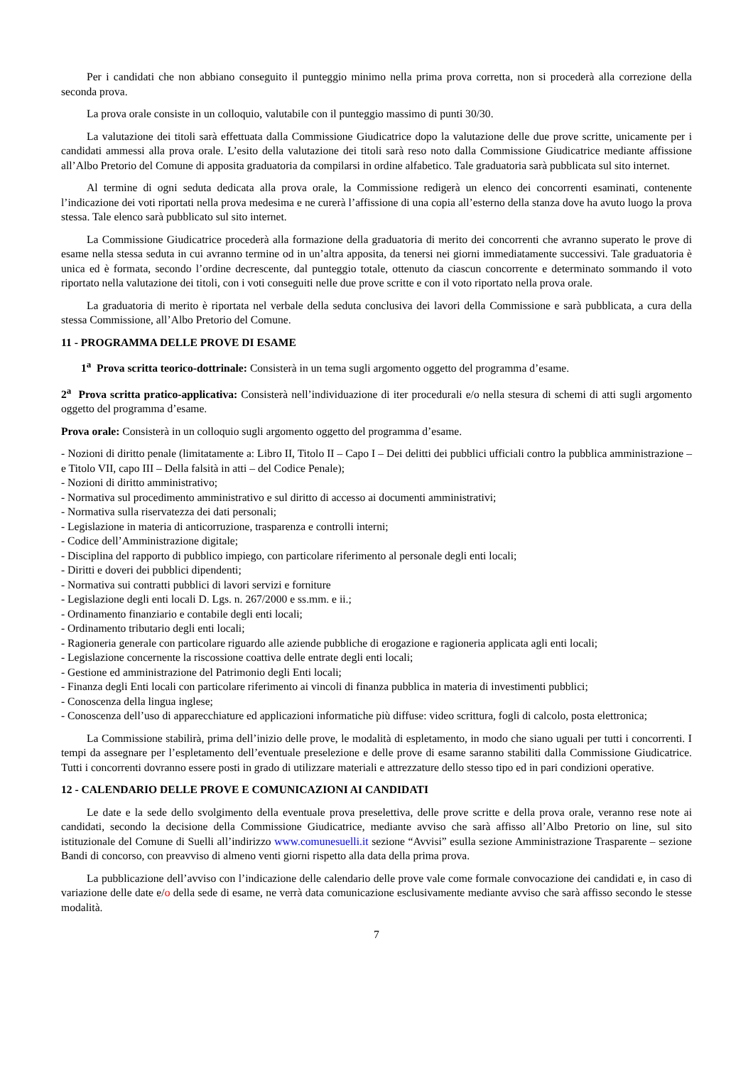Per i candidati che non abbiano conseguito il punteggio minimo nella prima prova corretta, non si procederà alla correzione della seconda prova.
La prova orale consiste in un colloquio, valutabile con il punteggio massimo di punti 30/30.
La valutazione dei titoli sarà effettuata dalla Commissione Giudicatrice dopo la valutazione delle due prove scritte, unicamente per i candidati ammessi alla prova orale. L’esito della valutazione dei titoli sarà reso noto dalla Commissione Giudicatrice mediante affissione all’Albo Pretorio del Comune di apposita graduatoria da compilarsi in ordine alfabetico. Tale graduatoria sarà pubblicata sul sito internet.
Al termine di ogni seduta dedicata alla prova orale, la Commissione redigerà un elenco dei concorrenti esaminati, contenente l’indicazione dei voti riportati nella prova medesima e ne curerà l’affissione di una copia all’esterno della stanza dove ha avuto luogo la prova stessa. Tale elenco sarà pubblicato sul sito internet.
La Commissione Giudicatrice procederà alla formazione della graduatoria di merito dei concorrenti che avranno superato le prove di esame nella stessa seduta in cui avranno termine od in un’altra apposita, da tenersi nei giorni immediatamente successivi. Tale graduatoria è unica ed è formata, secondo l’ordine decrescente, dal punteggio totale, ottenuto da ciascun concorrente e determinato sommando il voto riportato nella valutazione dei titoli, con i voti conseguiti nelle due prove scritte e con il voto riportato nella prova orale.
La graduatoria di merito è riportata nel verbale della seduta conclusiva dei lavori della Commissione e sarà pubblicata, a cura della stessa Commissione, all’Albo Pretorio del Comune.
11 - PROGRAMMA DELLE PROVE DI ESAME
1<sup>a</sup> Prova scritta teorico-dottrinale: Consisterà in un tema sugli argomento oggetto del programma d’esame.
2<sup>a</sup> Prova scritta pratico-applicativa: Consisterà nell’individuazione di iter procedurali e/o nella stesura di schemi di atti sugli argomento oggetto del programma d’esame.
Prova orale: Consisterà in un colloquio sugli argomento oggetto del programma d’esame.
- Nozioni di diritto penale (limitatamente a: Libro II, Titolo II – Capo I – Dei delitti dei pubblici ufficiali contro la pubblica amministrazione – e Titolo VII, capo III – Della falsità in atti – del Codice Penale);
- Nozioni di diritto amministrativo;
- Normativa sul procedimento amministrativo e sul diritto di accesso ai documenti amministrativi;
- Normativa sulla riservatezza dei dati personali;
- Legislazione in materia di anticorruzione, trasparenza e controlli interni;
- Codice dell’Amministrazione digitale;
- Disciplina del rapporto di pubblico impiego, con particolare riferimento al personale degli enti locali;
- Diritti e doveri dei pubblici dipendenti;
- Normativa sui contratti pubblici di lavori servizi e forniture
- Legislazione degli enti locali D. Lgs. n. 267/2000 e ss.mm. e ii.;
- Ordinamento finanziario e contabile degli enti locali;
- Ordinamento tributario degli enti locali;
- Ragioneria generale con particolare riguardo alle aziende pubbliche di erogazione e ragioneria applicata agli enti locali;
- Legislazione concernente la riscossione coattiva delle entrate degli enti locali;
- Gestione ed amministrazione del Patrimonio degli Enti locali;
- Finanza degli Enti locali con particolare riferimento ai vincoli di finanza pubblica in materia di investimenti pubblici;
- Conoscenza della lingua inglese;
- Conoscenza dell’uso di apparecchiature ed applicazioni informatiche più diffuse: video scrittura, fogli di calcolo, posta elettronica;
La Commissione stabilirà, prima dell’inizio delle prove, le modalità di espletamento, in modo che siano uguali per tutti i concorrenti. I tempi da assegnare per l’espletamento dell’eventuale preselezione e delle prove di esame saranno stabiliti dalla Commissione Giudicatrice. Tutti i concorrenti dovranno essere posti in grado di utilizzare materiali e attrezzature dello stesso tipo ed in pari condizioni operative.
12 - CALENDARIO DELLE PROVE E COMUNICAZIONI AI CANDIDATI
Le date e la sede dello svolgimento della eventuale prova preselettiva, delle prove scritte e della prova orale, veranno rese note ai candidati, secondo la decisione della Commissione Giudicatrice, mediante avviso che sarà affisso all’Albo Pretorio on line, sul sito istituzionale del Comune di Suelli all’indirizzo www.comunesuelli.it sezione “Avvisi” esulla sezione Amministrazione Trasparente – sezione Bandi di concorso, con preavviso di almeno venti giorni rispetto alla data della prima prova.
La pubblicazione dell’avviso con l’indicazione delle calendario delle prove vale come formale convocazione dei candidati e, in caso di variazione delle date e/o della sede di esame, ne verrà data comunicazione esclusivamente mediante avviso che sarà affisso secondo le stesse modalità.
7